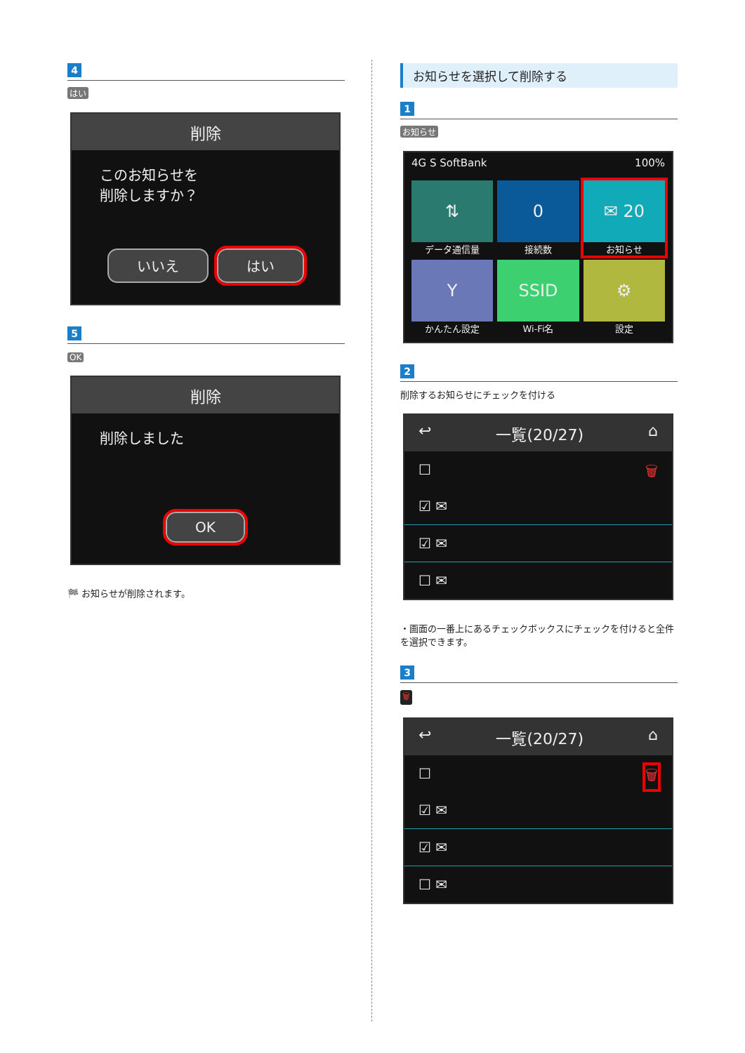4
はい
削除
このお知らせを
削除しますか？
いいえ はい
5
OK
削除
削除しました
OK
🏁 お知らせが削除されます。
お知らせを選択して削除する
1
お知らせ
4G S SoftBank 100%
⇅
データ通信量
0
接続数
✉ 20
お知らせ
Y
かんたん設定
SSID
Wi-Fi名
⚙
設定
2
削除するお知らせにチェックを付ける
↩ 一覧(20/27) ⌂
☐ 🗑
☑ ✉
☑ ✉
☐ ✉
・画面の一番上にあるチェックボックスにチェックを付けると全件を選択できます。
3
🗑
↩ 一覧(20/27) ⌂
☐ 🗑
☑ ✉
☑ ✉
☐ ✉